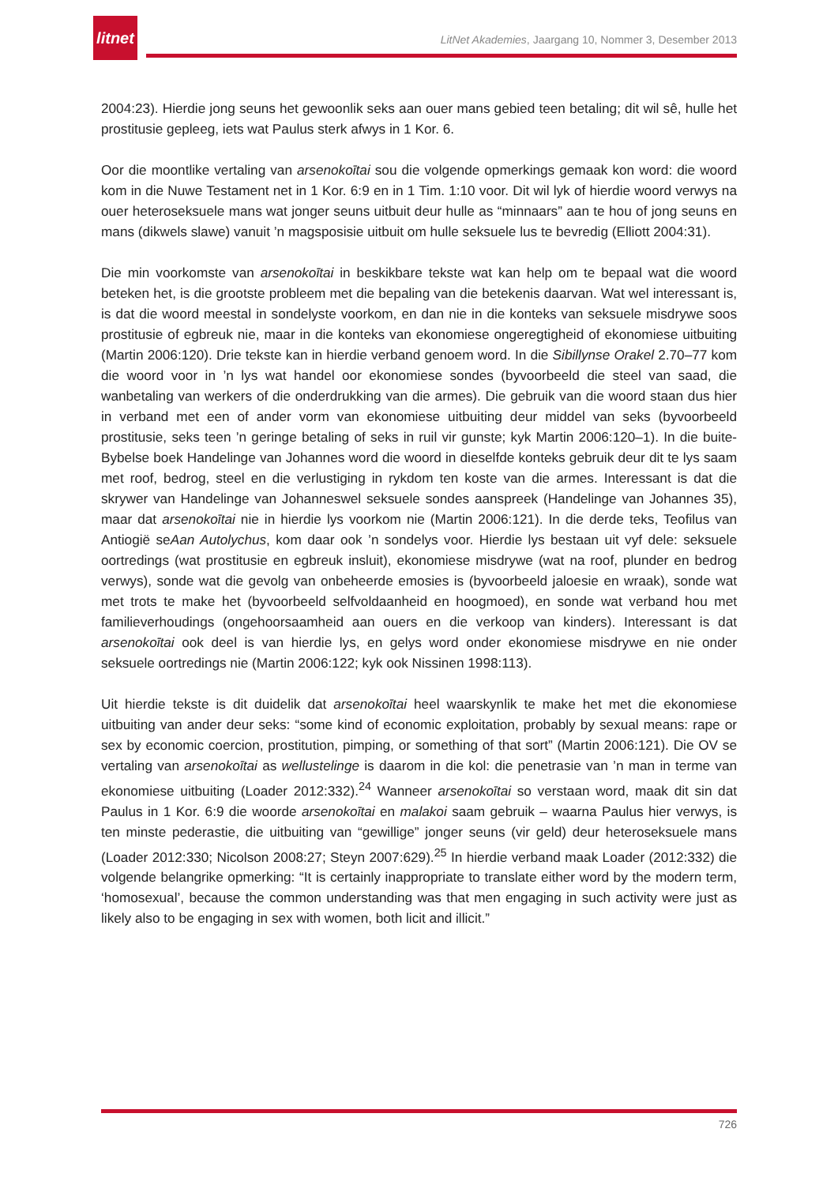litnet
LitNet Akademies, Jaargang 10, Nommer 3, Desember 2013
2004:23). Hierdie jong seuns het gewoonlik seks aan ouer mans gebied teen betaling; dit wil sê, hulle het prostitusie gepleeg, iets wat Paulus sterk afwys in 1 Kor. 6.
Oor die moontlike vertaling van arsenokoītai sou die volgende opmerkings gemaak kon word: die woord kom in die Nuwe Testament net in 1 Kor. 6:9 en in 1 Tim. 1:10 voor. Dit wil lyk of hierdie woord verwys na ouer heteroseksuele mans wat jonger seuns uitbuit deur hulle as “minnaars” aan te hou of jong seuns en mans (dikwels slawe) vanuit ’n magsposisie uitbuit om hulle seksuele lus te bevredig (Elliott 2004:31).
Die min voorkomste van arsenokoītai in beskikbare tekste wat kan help om te bepaal wat die woord beteken het, is die grootste probleem met die bepaling van die betekenis daarvan. Wat wel interessant is, is dat die woord meestal in sondelyste voorkom, en dan nie in die konteks van seksuele misdrywe soos prostitusie of egbreuk nie, maar in die konteks van ekonomiese ongeregtigheid of ekonomiese uitbuiting (Martin 2006:120). Drie tekste kan in hierdie verband genoem word. In die Sibillynse Orakel 2.70–77 kom die woord voor in ’n lys wat handel oor ekonomiese sondes (byvoorbeeld die steel van saad, die wanbetaling van werkers of die onderdrukking van die armes). Die gebruik van die woord staan dus hier in verband met een of ander vorm van ekonomiese uitbuiting deur middel van seks (byvoorbeeld prostitusie, seks teen ’n geringe betaling of seks in ruil vir gunste; kyk Martin 2006:120–1). In die buite-Bybelse boek Handelinge van Johannes word die woord in dieselfde konteks gebruik deur dit te lys saam met roof, bedrog, steel en die verlustiging in rykdom ten koste van die armes. Interessant is dat die skrywer van Handelinge van Johanneswel seksuele sondes aanspreek (Handelinge van Johannes 35), maar dat arsenokoītai nie in hierdie lys voorkom nie (Martin 2006:121). In die derde teks, Teofilus van Antiogië seAan Autolychus, kom daar ook ’n sondelys voor. Hierdie lys bestaan uit vyf dele: seksuele oortredings (wat prostitusie en egbreuk insluit), ekonomiese misdrywe (wat na roof, plunder en bedrog verwys), sonde wat die gevolg van onbeheerde emosies is (byvoorbeeld jaloesie en wraak), sonde wat met trots te make het (byvoorbeeld selfvoldaanheid en hoogmoed), en sonde wat verband hou met familieverhoudings (ongehoorsaamheid aan ouers en die verkoop van kinders). Interessant is dat arsenokoītai ook deel is van hierdie lys, en gelys word onder ekonomiese misdrywe en nie onder seksuele oortredings nie (Martin 2006:122; kyk ook Nissinen 1998:113).
Uit hierdie tekste is dit duidelik dat arsenokoītai heel waarskynlik te make het met die ekonomiese uitbuiting van ander deur seks: “some kind of economic exploitation, probably by sexual means: rape or sex by economic coercion, prostitution, pimping, or something of that sort” (Martin 2006:121). Die OV se vertaling van arsenokoītai as wellustelinge is daarom in die kol: die penetrasie van ’n man in terme van ekonomiese uitbuiting (Loader 2012:332).<sup>24</sup> Wanneer arsenokoītai so verstaan word, maak dit sin dat Paulus in 1 Kor. 6:9 die woorde arsenokoītai en malakoi saam gebruik – waarna Paulus hier verwys, is ten minste pederastie, die uitbuiting van “gewillige” jonger seuns (vir geld) deur heteroseksuele mans (Loader 2012:330; Nicolson 2008:27; Steyn 2007:629).<sup>25</sup> In hierdie verband maak Loader (2012:332) die volgende belangrike opmerking: “It is certainly inappropriate to translate either word by the modern term, ‘homosexual’, because the common understanding was that men engaging in such activity were just as likely also to be engaging in sex with women, both licit and illicit.”
726